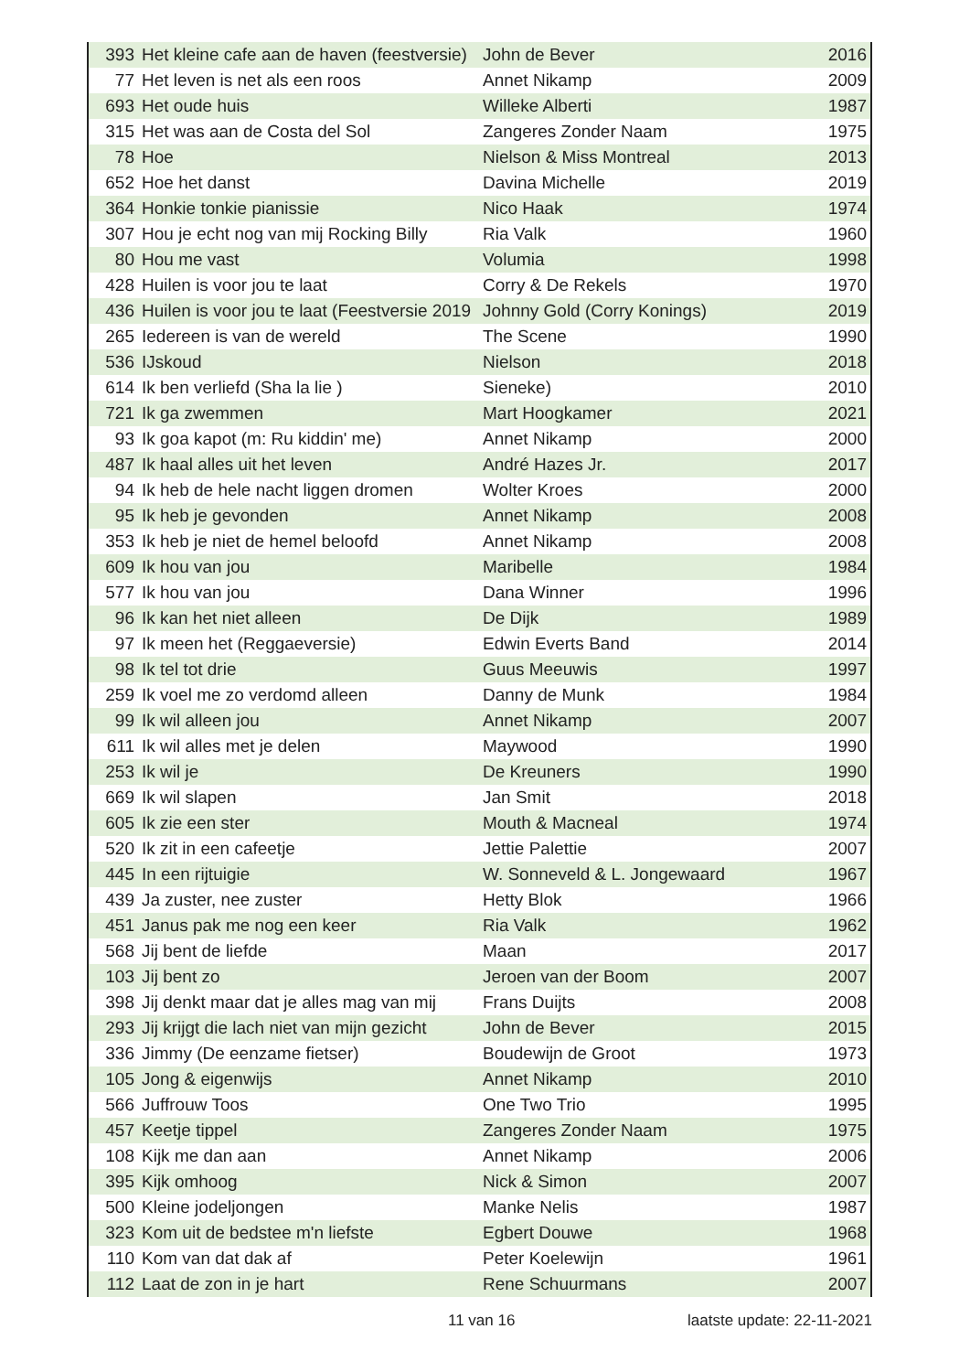| 393 | Het kleine cafe aan de haven (feestversie) | John de Bever | 2016 |
| 77 | Het leven is net als een roos | Annet Nikamp | 2009 |
| 693 | Het oude huis | Willeke Alberti | 1987 |
| 315 | Het was aan de Costa del Sol | Zangeres Zonder Naam | 1975 |
| 78 | Hoe | Nielson & Miss Montreal | 2013 |
| 652 | Hoe het danst | Davina Michelle | 2019 |
| 364 | Honkie tonkie pianissie | Nico Haak | 1974 |
| 307 | Hou je echt nog van mij Rocking Billy | Ria Valk | 1960 |
| 80 | Hou me vast | Volumia | 1998 |
| 428 | Huilen is voor jou te laat | Corry & De Rekels | 1970 |
| 436 | Huilen is voor jou te laat (Feestversie 2019 | Johnny Gold (Corry Konings) | 2019 |
| 265 | Iedereen is van de wereld | The Scene | 1990 |
| 536 | IJskoud | Nielson | 2018 |
| 614 | Ik ben verliefd (Sha la lie ) | Sieneke) | 2010 |
| 721 | Ik ga zwemmen | Mart Hoogkamer | 2021 |
| 93 | Ik goa kapot (m: Ru kiddin' me) | Annet Nikamp | 2000 |
| 487 | Ik haal alles uit het leven | André Hazes Jr. | 2017 |
| 94 | Ik heb de hele nacht liggen dromen | Wolter Kroes | 2000 |
| 95 | Ik heb je gevonden | Annet Nikamp | 2008 |
| 353 | Ik heb je niet de hemel beloofd | Annet Nikamp | 2008 |
| 609 | Ik hou van jou | Maribelle | 1984 |
| 577 | Ik hou van jou | Dana Winner | 1996 |
| 96 | Ik kan het niet alleen | De Dijk | 1989 |
| 97 | Ik meen het (Reggaeversie) | Edwin Everts Band | 2014 |
| 98 | Ik tel tot drie | Guus Meeuwis | 1997 |
| 259 | Ik voel me zo verdomd alleen | Danny de Munk | 1984 |
| 99 | Ik wil alleen jou | Annet Nikamp | 2007 |
| 611 | Ik wil alles met je delen | Maywood | 1990 |
| 253 | Ik wil je | De Kreuners | 1990 |
| 669 | Ik wil slapen | Jan Smit | 2018 |
| 605 | Ik zie een ster | Mouth & Macneal | 1974 |
| 520 | Ik zit in een cafeetje | Jettie Palettie | 2007 |
| 445 | In een rijtuigie | W. Sonneveld & L. Jongewaard | 1967 |
| 439 | Ja zuster, nee zuster | Hetty Blok | 1966 |
| 451 | Janus pak me nog een keer | Ria Valk | 1962 |
| 568 | Jij bent de liefde | Maan | 2017 |
| 103 | Jij bent zo | Jeroen van der Boom | 2007 |
| 398 | Jij denkt maar dat je alles mag van mij | Frans Duijts | 2008 |
| 293 | Jij krijgt die lach niet van mijn gezicht | John de Bever | 2015 |
| 336 | Jimmy (De eenzame fietser) | Boudewijn de Groot | 1973 |
| 105 | Jong & eigenwijs | Annet Nikamp | 2010 |
| 566 | Juffrouw Toos | One Two Trio | 1995 |
| 457 | Keetje tippel | Zangeres Zonder Naam | 1975 |
| 108 | Kijk me dan aan | Annet Nikamp | 2006 |
| 395 | Kijk omhoog | Nick & Simon | 2007 |
| 500 | Kleine jodeljongen | Manke Nelis | 1987 |
| 323 | Kom uit de bedstee m'n liefste | Egbert Douwe | 1968 |
| 110 | Kom van dat dak af | Peter Koelewijn | 1961 |
| 112 | Laat de zon in je hart | Rene Schuurmans | 2007 |
11 van 16 laatste update: 22-11-2021